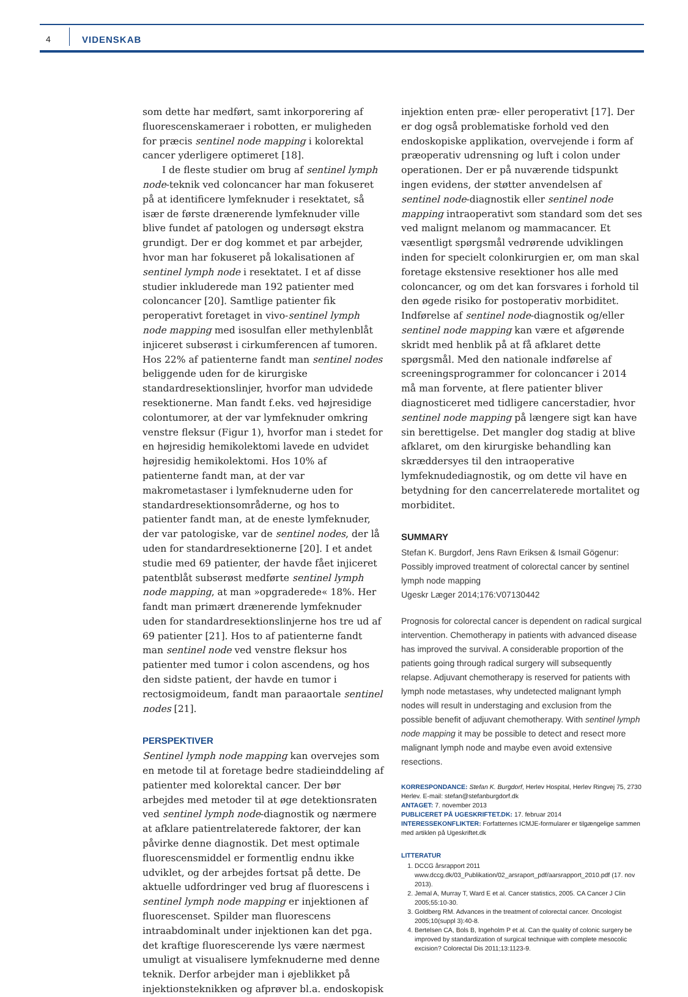4 VIDENSKAB
som dette har medført, samt inkorporering af fluorescenskameraer i robotten, er muligheden for præcis sentinel node mapping i kolorektal cancer yderligere optimeret [18].
I de fleste studier om brug af sentinel lymph node-teknik ved coloncancer har man fokuseret på at identificere lymfeknuder i resektatet, så især de første drænerende lymfeknuder ville blive fundet af patologen og undersøgt ekstra grundigt. Der er dog kommet et par arbejder, hvor man har fokuseret på lokalisationen af sentinel lymph node i resektatet. I et af disse studier inkluderede man 192 patienter med coloncancer [20]. Samtlige patienter fik peroperativt foretaget in vivo-sentinel lymph node mapping med isosulfan eller methylenblåt injiceret subserøst i cirkumferencen af tumoren. Hos 22% af patienterne fandt man sentinel nodes beliggende uden for de kirurgiske standardresektionslinjer, hvorfor man udvidede resektionerne. Man fandt f.eks. ved højresidige colontumorer, at der var lymfeknuder omkring venstre fleksur (Figur 1), hvorfor man i stedet for en højresidig hemikolektomi lavede en udvidet højresidig hemikolektomi. Hos 10% af patienterne fandt man, at der var makrometastaser i lymfeknuderne uden for standardresektionsområderne, og hos to patienter fandt man, at de eneste lymfeknuder, der var patologiske, var de sentinel nodes, der lå uden for standardresektionerne [20]. I et andet studie med 69 patienter, der havde fået injiceret patentblåt subserøst medførte sentinel lymph node mapping, at man »opgraderede« 18%. Her fandt man primært drænerende lymfeknuder uden for standardresektionslinjerne hos tre ud af 69 patienter [21]. Hos to af patienterne fandt man sentinel node ved venstre fleksur hos patienter med tumor i colon ascendens, og hos den sidste patient, der havde en tumor i rectosigmoideum, fandt man paraaortale sentinel nodes [21].
PERSPEKTIVER
Sentinel lymph node mapping kan overvejes som en metode til at foretage bedre stadieinddeling af patienter med kolorektal cancer. Der bør arbejdes med metoder til at øge detektionsraten ved sentinel lymph node-diagnostik og nærmere at afklare patientrelaterede faktorer, der kan påvirke denne diagnostik. Det mest optimale fluorescensmiddel er formentlig endnu ikke udviklet, og der arbejdes fortsat på dette. De aktuelle udfordringer ved brug af fluorescens i sentinel lymph node mapping er injektionen af fluorescenset. Spilder man fluorescens intraabdominalt under injektionen kan det pga. det kraftige fluorescerende lys være nærmest umuligt at visualisere lymfeknuderne med denne teknik. Derfor arbejder man i øjeblikket på injektionsteknikken og afprøver bl.a. endoskopisk
injektion enten præ- eller peroperativt [17]. Der er dog også problematiske forhold ved den endoskopiske applikation, overvejende i form af præoperativ udrensning og luft i colon under operationen. Der er på nuværende tidspunkt ingen evidens, der støtter anvendelsen af sentinel node-diagnostik eller sentinel node mapping intraoperativt som standard som det ses ved malignt melanom og mammacancer. Et væsentligt spørgsmål vedrørende udviklingen inden for specielt colonkirurgien er, om man skal foretage ekstensive resektioner hos alle med coloncancer, og om det kan forsvares i forhold til den øgede risiko for postoperativ morbiditet. Indførelse af sentinel node-diagnostik og/eller sentinel node mapping kan være et afgørende skridt med henblik på at få afklaret dette spørgsmål. Med den nationale indførelse af screeningsprogrammer for coloncancer i 2014 må man forvente, at flere patienter bliver diagnosticeret med tidligere cancerstadier, hvor sentinel node mapping på længere sigt kan have sin berettigelse. Det mangler dog stadig at blive afklaret, om den kirurgiske behandling kan skræddersyes til den intraoperative lymfeknudediagnostik, og om dette vil have en betydning for den cancerrelaterede mortalitet og morbiditet.
SUMMARY
Stefan K. Burgdorf, Jens Ravn Eriksen & Ismail Gögenur:
Possibly improved treatment of colorectal cancer by sentinel lymph node mapping
Ugeskr Læger 2014;176:V07130442
Prognosis for colorectal cancer is dependent on radical surgical intervention. Chemotherapy in patients with advanced disease has improved the survival. A considerable proportion of the patients going through radical surgery will subsequently relapse. Adjuvant chemotherapy is reserved for patients with lymph node metastases, why undetected malignant lymph nodes will result in understaging and exclusion from the possible benefit of adjuvant chemotherapy. With sentinel lymph node mapping it may be possible to detect and resect more malignant lymph node and maybe even avoid extensive resections.
KORRESPONDANCE: Stefan K. Burgdorf, Herlev Hospital, Herlev Ringvej 75, 2730 Herlev. E-mail: stefan@stefanburgdorf.dk
ANTAGET: 7. november 2013
PUBLICERET PÅ UGESKRIFTET.DK: 17. februar 2014
INTERESSEKONFLIKTER: Forfatternes ICMJE-formularer er tilgængelige sammen med artiklen på Ugeskriftet.dk
LITTERATUR
1. DCCG årsrapport 2011 www.dccg.dk/03_Publikation/02_arsraport_pdf/aarsrapport_2010.pdf (17. nov 2013).
2. Jemal A, Murray T, Ward E et al. Cancer statistics, 2005. CA Cancer J Clin 2005;55:10-30.
3. Goldberg RM. Advances in the treatment of colorectal cancer. Oncologist 2005;10(suppl 3):40-8.
4. Bertelsen CA, Bols B, Ingeholm P et al. Can the quality of colonic surgery be improved by standardization of surgical technique with complete mesocolic excision? Colorectal Dis 2011;13:1123-9.